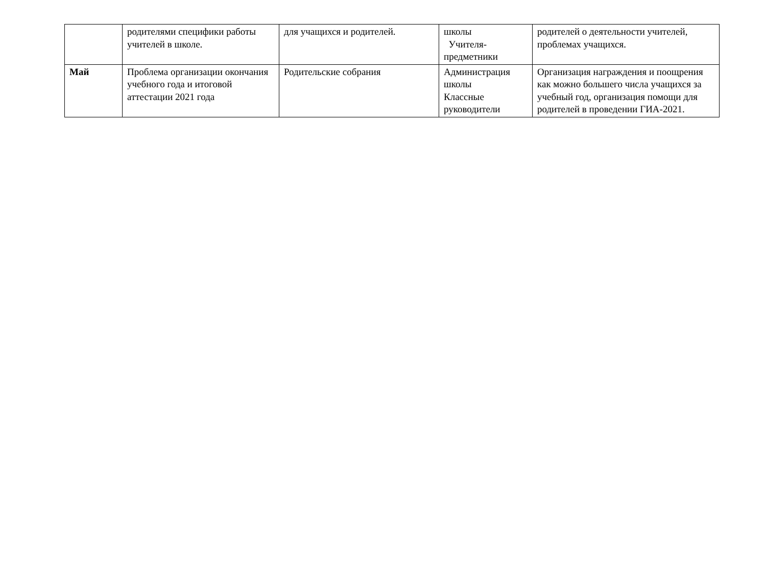| | родителями специфики работы учителей в школе. | для учащихся и родителей. | школы Учителя-предметники | родителей о деятельности учителей, проблемах учащихся. |
| Май | Проблема организации окончания учебного года и итоговой аттестации 2021 года | Родительские собрания | Администрация школы Классные руководители | Организация награждения и поощрения как можно большего числа учащихся за учебный год, организация помощи для родителей в проведении ГИА-2021. |